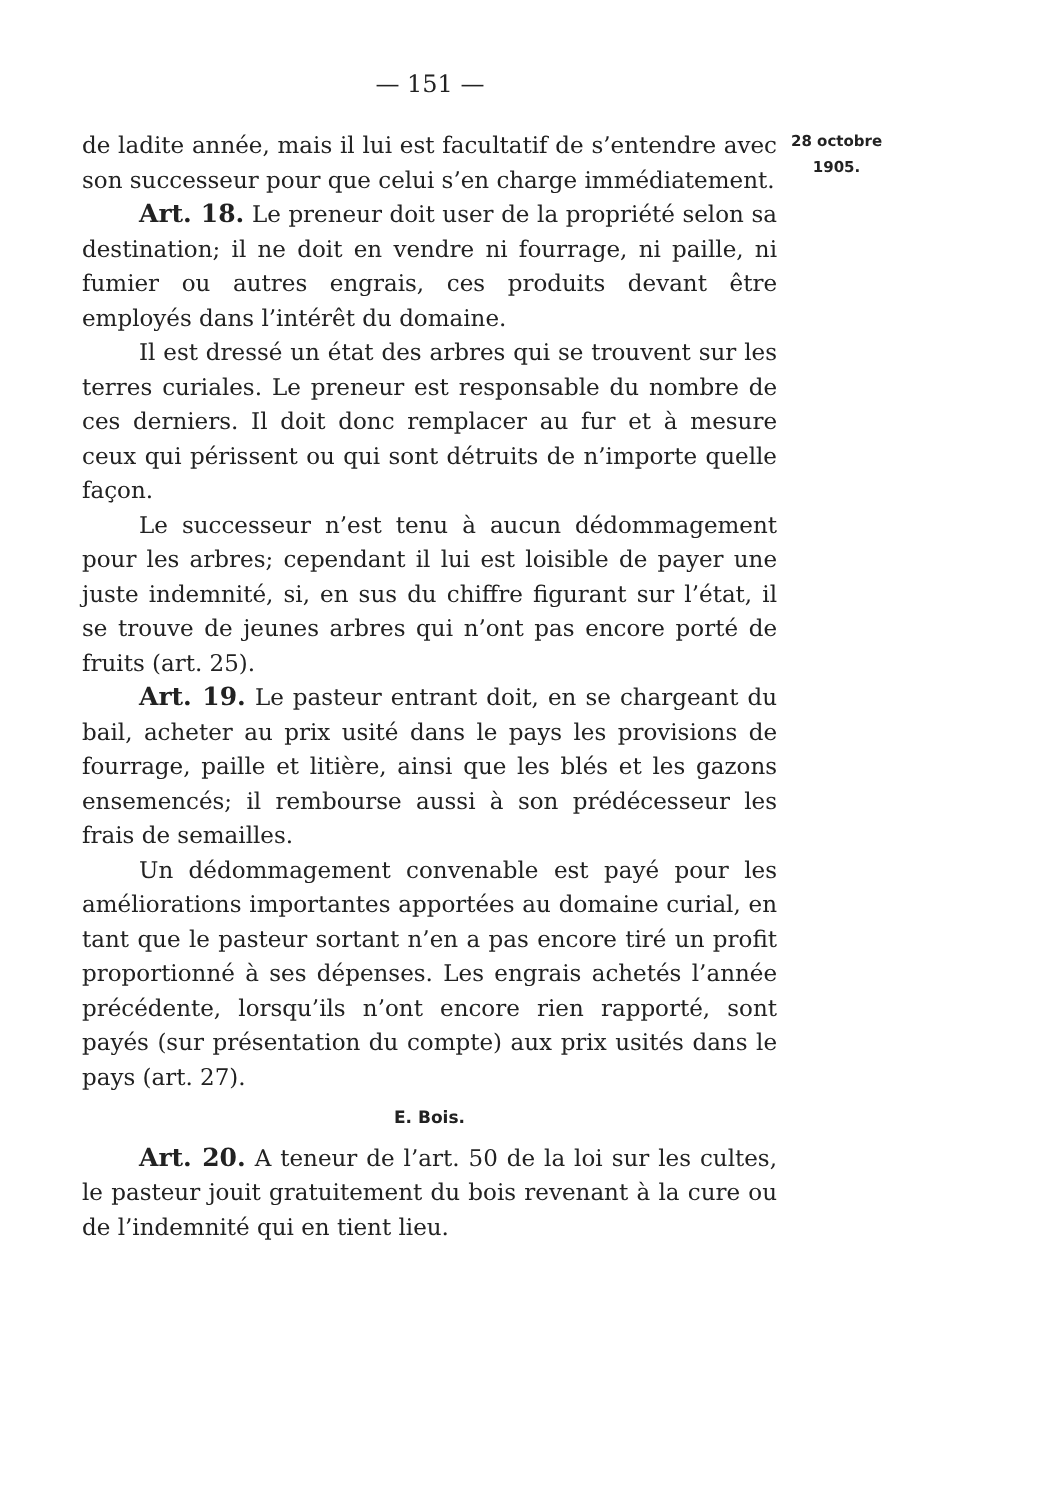— 151 —
de ladite année, mais il lui est facultatif de s’entendre avec son successeur pour que celui s’en charge immédiatement.
Art. 18. Le preneur doit user de la propriété selon sa destination; il ne doit en vendre ni fourrage, ni paille, ni fumier ou autres engrais, ces produits devant être employés dans l’intérêt du domaine.
Il est dressé un état des arbres qui se trouvent sur les terres curiales. Le preneur est responsable du nombre de ces derniers. Il doit donc remplacer au fur et à mesure ceux qui périssent ou qui sont détruits de n’importe quelle façon.
Le successeur n’est tenu à aucun dédommagement pour les arbres; cependant il lui est loisible de payer une juste indemnité, si, en sus du chiffre figurant sur l’état, il se trouve de jeunes arbres qui n’ont pas encore porté de fruits (art. 25).
Art. 19. Le pasteur entrant doit, en se chargeant du bail, acheter au prix usité dans le pays les provisions de fourrage, paille et litière, ainsi que les blés et les gazons ensemencés; il rembourse aussi à son prédécesseur les frais de semailles.
Un dédommagement convenable est payé pour les améliorations importantes apportées au domaine curial, en tant que le pasteur sortant n’en a pas encore tiré un profit proportionné à ses dépenses. Les engrais achetés l’année précédente, lorsqu’ils n’ont encore rien rapporté, sont payés (sur présentation du compte) aux prix usités dans le pays (art. 27).
E. Bois.
Art. 20. A teneur de l’art. 50 de la loi sur les cultes, le pasteur jouit gratuitement du bois revenant à la cure ou de l’indemnité qui en tient lieu.
28 octobre
1905.